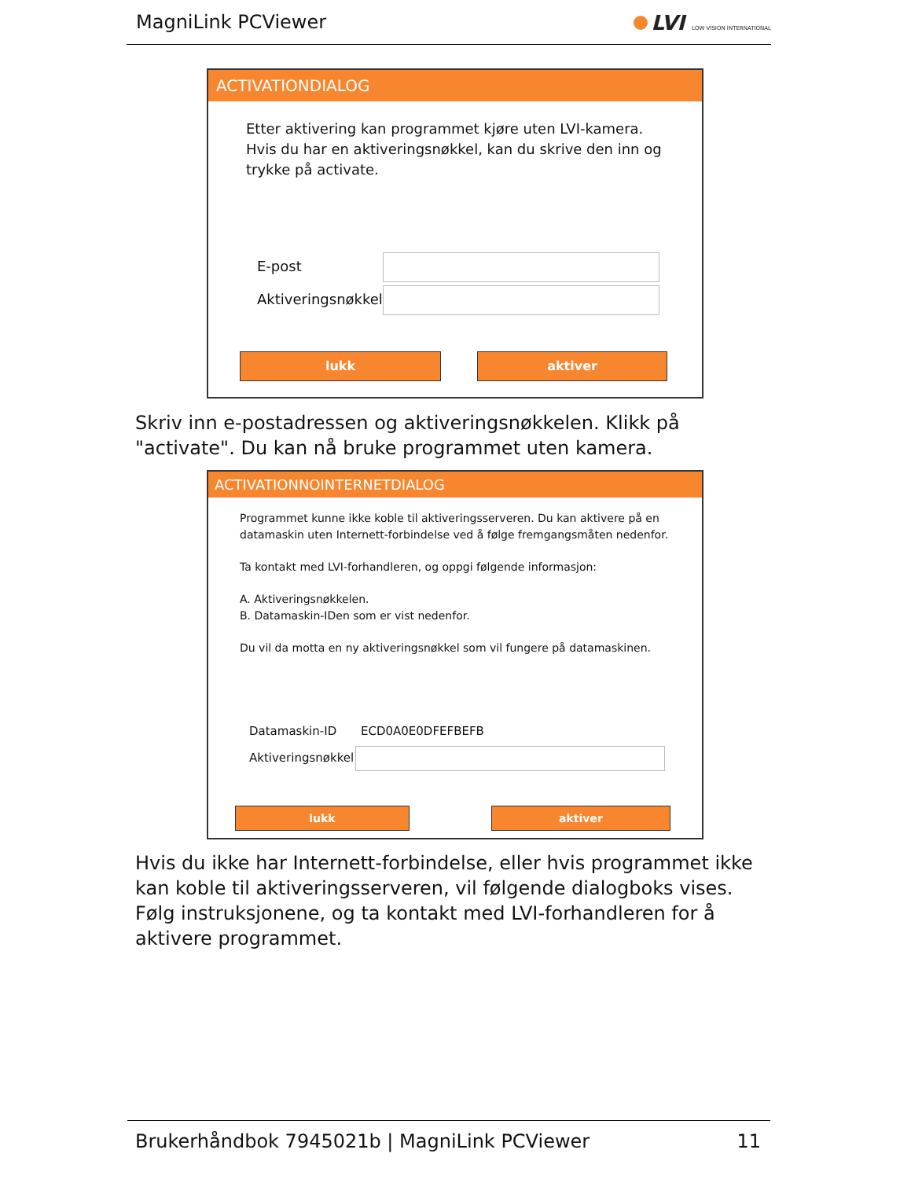MagniLink PCViewer LVI LOW VISION INTERNATIONAL
ACTIVATIONDIALOG
Etter aktivering kan programmet kjøre uten LVI-kamera. Hvis du har en aktiveringsnøkkel, kan du skrive den inn og trykke på activate.
E-post
Aktiveringsnøkkel
lukk aktiver
Skriv inn e-postadressen og aktiveringsnøkkelen. Klikk på "activate". Du kan nå bruke programmet uten kamera.
ACTIVATIONNOINTERNETDIALOG
Programmet kunne ikke koble til aktiveringsserveren. Du kan aktivere på en datamaskin uten Internett-forbindelse ved å følge fremgangsmåten nedenfor.
Ta kontakt med LVI-forhandleren, og oppgi følgende informasjon:
A. Aktiveringsnøkkelen.
B. Datamaskin-IDen som er vist nedenfor.
Du vil da motta en ny aktiveringsnøkkel som vil fungere på datamaskinen.
Datamaskin-ID ECD0A0E0DFEFBEFB
Aktiveringsnøkkel
lukk aktiver
Hvis du ikke har Internett-forbindelse, eller hvis programmet ikke kan koble til aktiveringsserveren, vil følgende dialogboks vises. Følg instruksjonene, og ta kontakt med LVI-forhandleren for å aktivere programmet.
Brukerhåndbok 7945021b | MagniLink PCViewer 11